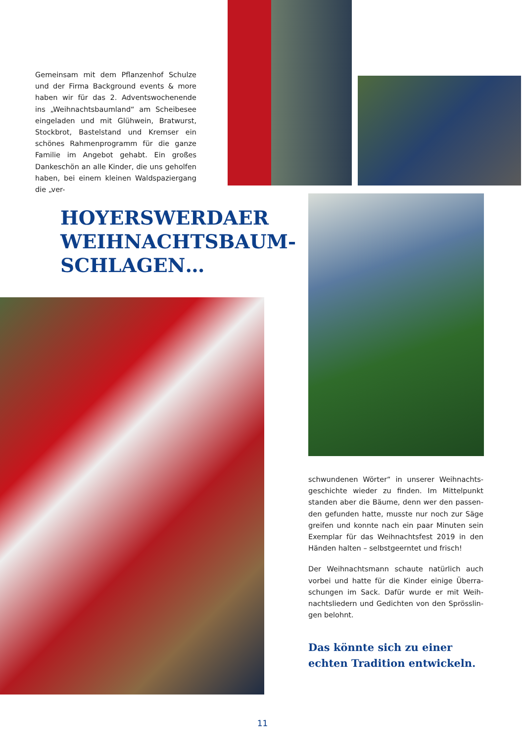Gemeinsam mit dem Pflanzenhof Schulze und der Firma Background events & more haben wir für das 2. Adventswochenende ins „Weihnachtsbaumland“ am Scheibesee eingeladen und mit Glühwein, Bratwurst, Stockbrot, Bastelstand und Kremser ein schö­nes Rahmenprogramm für die ganze Familie im Angebot gehabt. Ein großes Dankeschön an alle Kinder, die uns geholfen haben, bei einem kleinen Waldspaziergang die „ver-
HOYERSWERDAER
WEIHNACHTSBAUM-
SCHLAGEN…
schwundenen Wörter“ in unserer Weihnachts­geschichte wieder zu finden. Im Mittelpunkt standen aber die Bäume, denn wer den passen­den gefunden hatte, musste nur noch zur Säge greifen und konnte nach ein paar Minuten sein Exemplar für das Weihnachtsfest 2019 in den Händen halten – selbstgeerntet und frisch!
Der Weihnachtsmann schaute natürlich auch vorbei und hatte für die Kinder einige Überra­schungen im Sack. Dafür wurde er mit Weih­nachtsliedern und Gedichten von den Sprösslin­gen belohnt.
Das könnte sich zu einer
echten Tradition entwickeln.
11